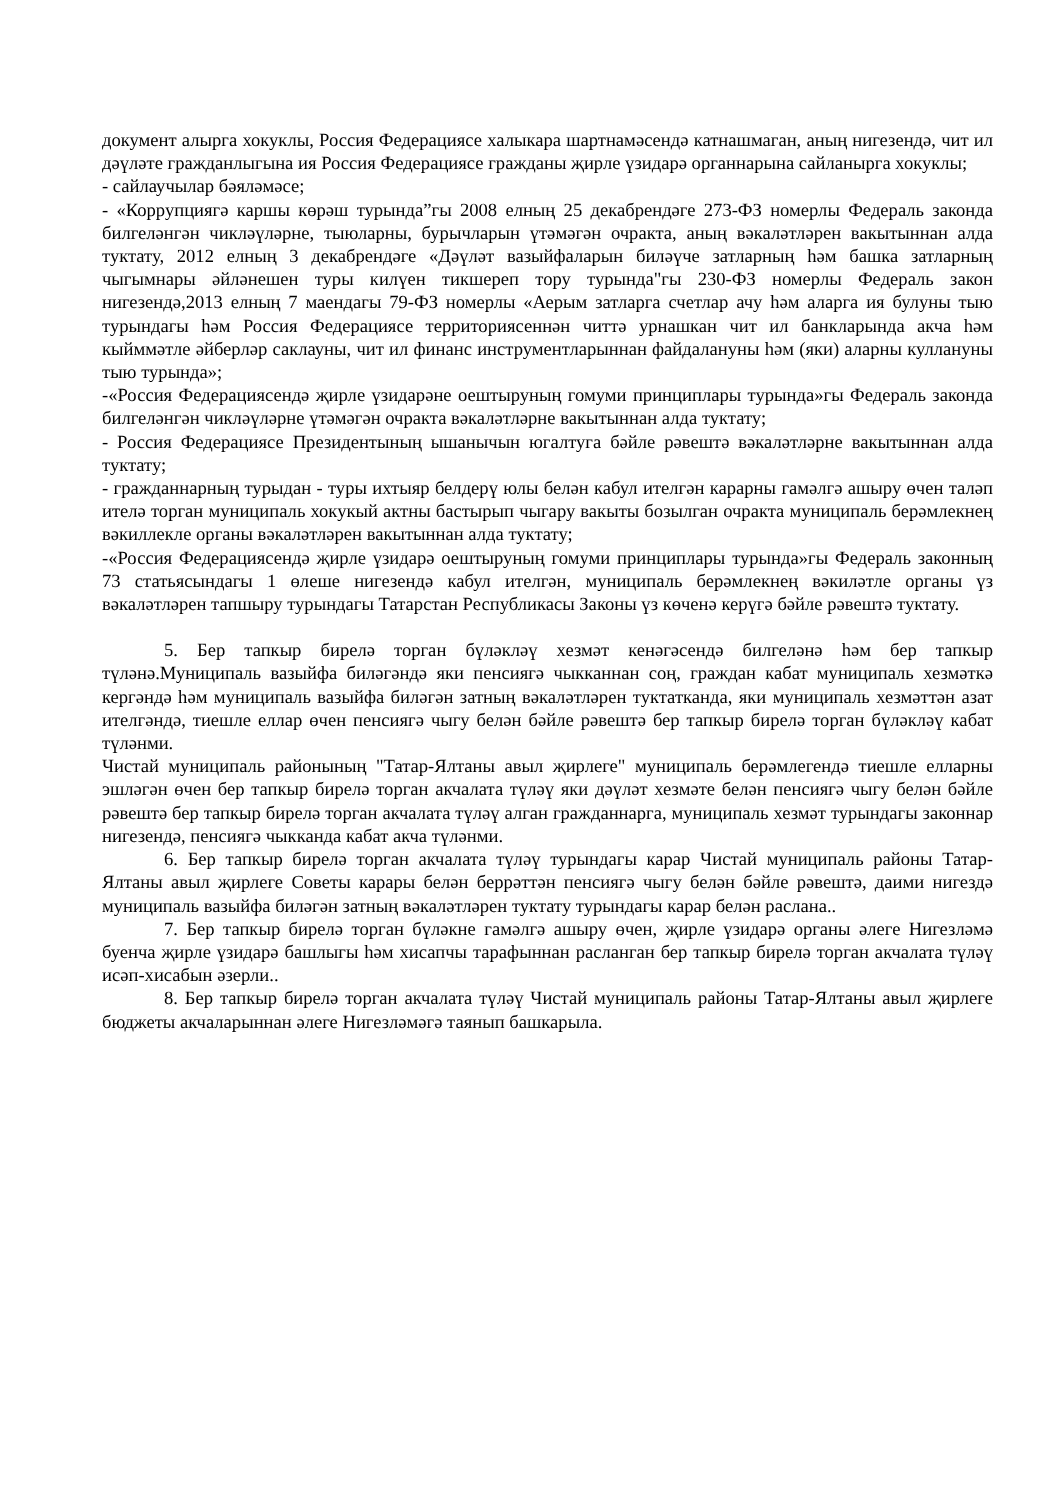документ алырга хокуклы, Россия Федерациясе халыкара шартнамәсендә катнашмаган, аның нигезендә, чит ил дәүләте гражданлыгына ия Россия Федерациясе гражданы җирле үзидарә органнарына сайланырга хокуклы;
- сайлаучылар бәяләмәсе;
- «Коррупциягә каршы көрәш турында”гы 2008 елның 25 декабрендәге 273-ФЗ номерлы Федераль законда билгеләнгән чикләүләрне, тыюларны, бурычларын үтәмәгән очракта, аның вәкаләтләрен вакытыннан алда туктату, 2012 елның 3 декабрендәге «Дәүләт вазыйфаларын биләүче затларның һәм башка затларның чыгымнары әйләнешен туры килүен тикшереп тору турында"гы 230-ФЗ номерлы Федераль закон нигезендә,2013 елның 7 маендагы 79-ФЗ номерлы «Аерым затларга счетлар ачу һәм аларга ия булуны тыю турындагы һәм Россия Федерациясе территориясеннән читтә урнашкан чит ил банкларында акча һәм кыйммәтле әйберләр саклауны, чит ил финанс инструментларыннан файдалануны һәм (яки) аларны куллануны тыю турында»;
-«Россия Федерациясендә җирле үзидарәне оештыруның гомуми принциплары турында»гы Федераль законда билгеләнгән чикләүләрне үтәмәгән очракта вәкаләтләрне вакытыннан алда туктату;
- Россия Федерациясе Президентының ышанычын югалтуга бәйле рәвештә вәкаләтләрне вакытыннан алда туктату;
- гражданнарның турыдан - туры ихтыяр белдерү юлы белән кабул ителгән карарны гамәлгә ашыру өчен таләп ителә торган муниципаль хокукый актны бастырып чыгару вакыты бозылган очракта муниципаль берәмлекнең вәкиллекле органы вәкаләтләрен вакытыннан алда туктату;
-«Россия Федерациясендә җирле үзидарә оештыруның гомуми принциплары турында»гы Федераль законның 73 статьясындагы 1 өлеше нигезендә кабул ителгән, муниципаль берәмлекнең вәкиләтле органы үз вәкаләтләрен тапшыру турындагы Татарстан Республикасы Законы үз көченә керүгә бәйле рәвештә туктату.
5. Бер тапкыр бирелә торган бүләкләү хезмәт кенәгәсендә билгеләнә һәм бер тапкыр түләнә.Муниципаль вазыйфа биләгәндә яки пенсиягә чыкканнан соң, граждан кабат муниципаль хезмәткә кергәндә һәм муниципаль вазыйфа биләгән затның вәкаләтләрен туктатканда, яки муниципаль хезмәттән азат ителгәндә, тиешле еллар өчен пенсиягә чыгу белән бәйле рәвештә бер тапкыр бирелә торган бүләкләү кабат түләнми.
Чистай муниципаль районының "Татар-Ялтаны авыл җирлеге" муниципаль берәмлегендә тиешле елларны эшләгән өчен бер тапкыр бирелә торган акчалата түләү яки дәүләт хезмәте белән пенсиягә чыгу белән бәйле рәвештә бер тапкыр бирелә торган акчалата түләү алган гражданнарга, муниципаль хезмәт турындагы законнар нигезендә, пенсиягә чыкканда кабат акча түләнми.
6. Бер тапкыр бирелә торган акчалата түләү турындагы карар Чистай муниципаль районы Татар-Ялтаны авыл җирлеге Советы карары белән беррәттән пенсиягә чыгу белән бәйле рәвештә, даими нигездә муниципаль вазыйфа биләгән затның вәкаләтләрен туктату турындагы карар белән раслана..
7. Бер тапкыр бирелә торган бүләкне гамәлгә ашыру өчен, җирле үзидарә органы әлеге Нигезләмә буенча җирле үзидарә башлыгы һәм хисапчы тарафыннан расланган бер тапкыр бирелә торган акчалата түләү исәп-хисабын әзерли..
8. Бер тапкыр бирелә торган акчалата түләү Чистай муниципаль районы Татар-Ялтаны авыл җирлеге бюджеты акчаларыннан әлеге Нигезләмәгә таянып башкарыла.